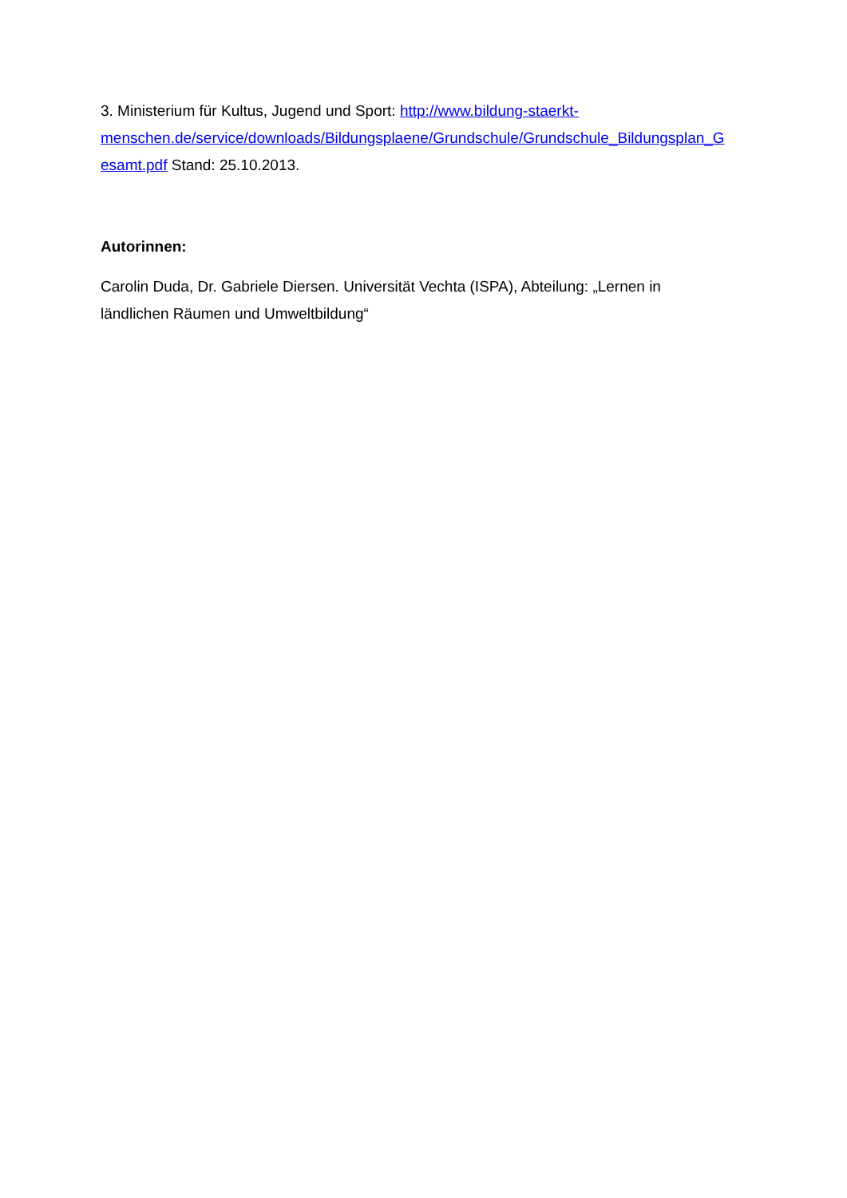3. Ministerium für Kultus, Jugend und Sport: http://www.bildung-staerkt-
menschen.de/service/downloads/Bildungsplaene/Grundschule/Grundschule_Bildungsplan_G
esamt.pdf Stand: 25.10.2013.
Autorinnen:
Carolin Duda, Dr. Gabriele Diersen. Universität Vechta (ISPA), Abteilung: „Lernen in
ländlichen Räumen und Umweltbildung“